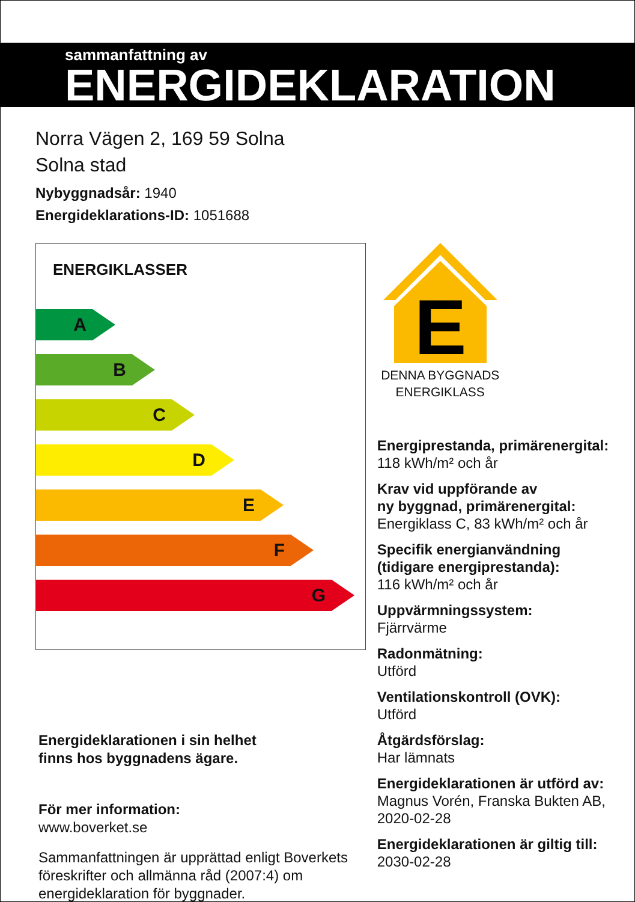sammanfattning av
ENERGIDEKLARATION
Norra Vägen 2, 169 59 Solna
Solna stad
Nybyggnadsår: 1940
Energideklarations-ID: 1051688
ENERGIKLASSER
A
B
C
D
E
F
G
Energideklarationen i sin helhet
finns hos byggnadens ägare.
För mer information:
www.boverket.se
Sammanfattningen är upprättad enligt Boverkets föreskrifter och allmänna råd (2007:4) om energideklaration för byggnader.
E
DENNA BYGGNADS
ENERGIKLASS
Energiprestanda, primärenergital:
118 kWh/m² och år
Krav vid uppförande av
ny byggnad, primärenergital:
Energiklass C, 83 kWh/m² och år
Specifik energianvändning
(tidigare energiprestanda):
116 kWh/m² och år
Uppvärmningssystem:
Fjärrvärme
Radonmätning:
Utförd
Ventilationskontroll (OVK):
Utförd
Åtgärdsförslag:
Har lämnats
Energideklarationen är utförd av:
Magnus Vorén, Franska Bukten AB, 2020-02-28
Energideklarationen är giltig till:
2030-02-28